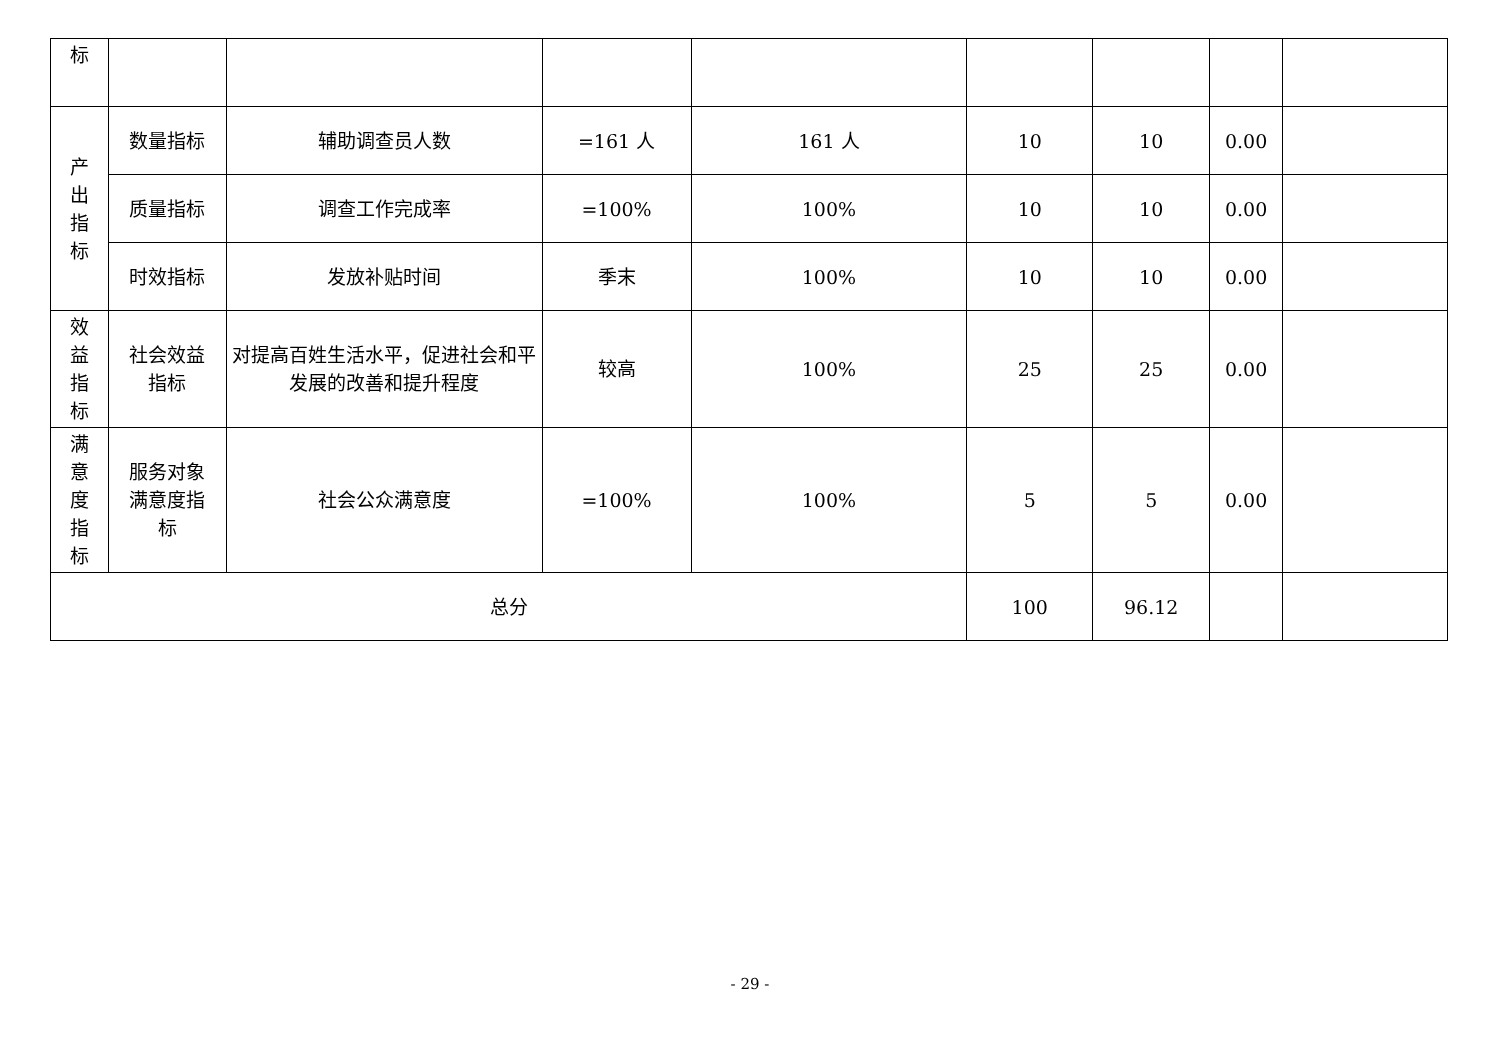| 标 | | | | | | | | |
| 产 出 指 标 | 数量指标 | 辅助调查员人数 | =161 人 | 161 人 | 10 | 10 | 0.00 | |
| | 质量指标 | 调查工作完成率 | =100% | 100% | 10 | 10 | 0.00 | |
| | 时效指标 | 发放补贴时间 | 季末 | 100% | 10 | 10 | 0.00 | |
| 效 益 指 标 | 社会效益 指标 | 对提高百姓生活水平，促进社会和平发展的改善和提升程度 | 较高 | 100% | 25 | 25 | 0.00 | |
| 满 意 度 指 标 | 服务对象 满意度指 标 | 社会公众满意度 | =100% | 100% | 5 | 5 | 0.00 | |
| 总分 | | | | | 100 | 96.12 | | |
- 29 -